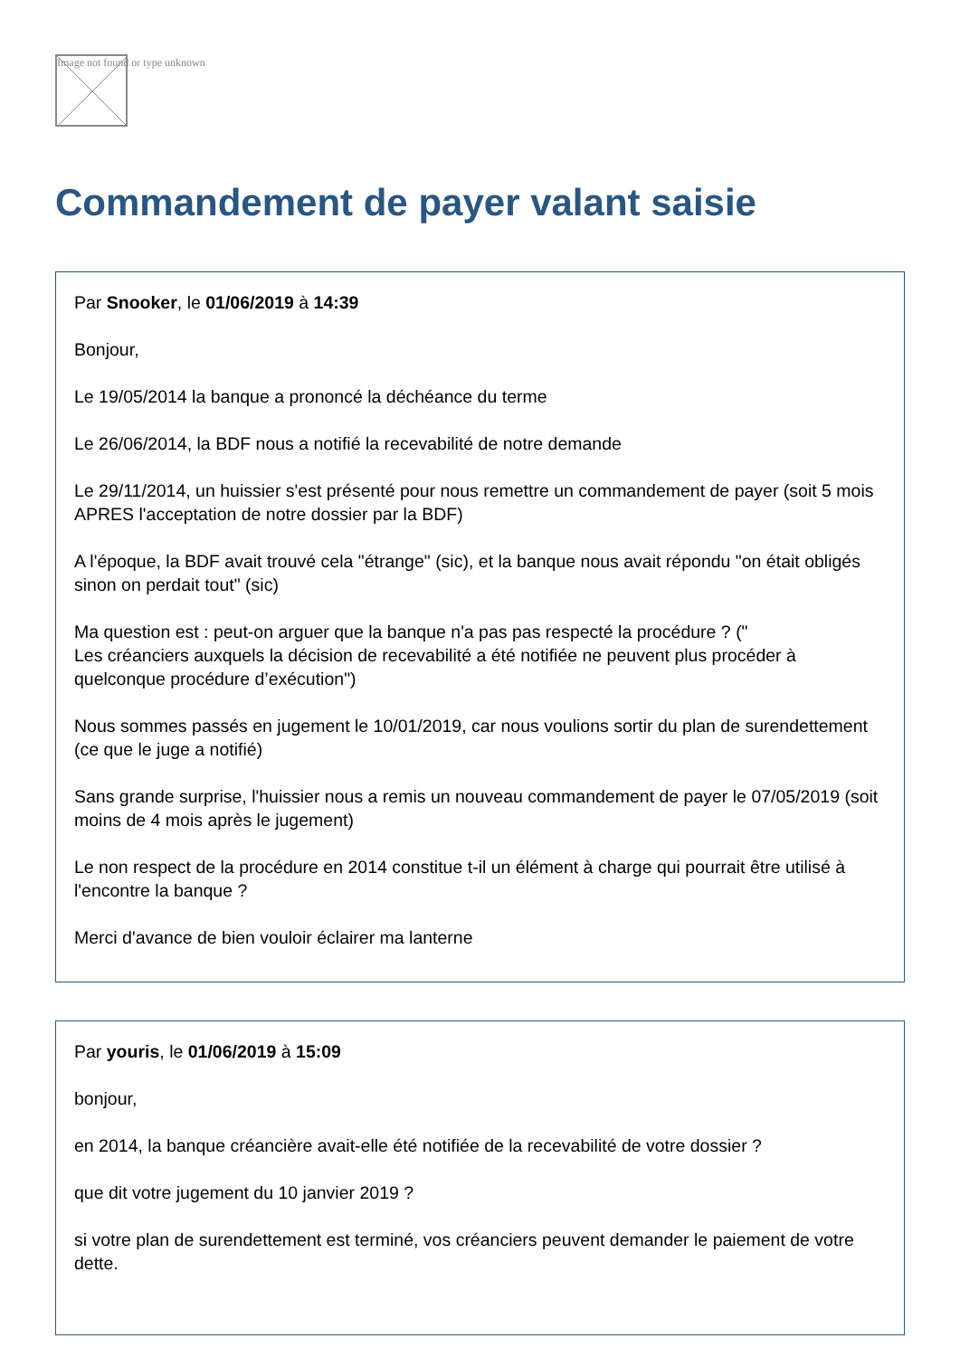Image not found or type unknown
Commandement de payer valant saisie
Par Snooker, le 01/06/2019 à 14:39
Bonjour,
Le 19/05/2014 la banque a prononcé la déchéance du terme
Le 26/06/2014, la BDF nous a notifié la recevabilité de notre demande
Le 29/11/2014, un huissier s'est présenté pour nous remettre un commandement de payer (soit 5 mois APRES l'acceptation de notre dossier par la BDF)
A l'époque, la BDF avait trouvé cela "étrange" (sic), et la banque nous avait répondu "on était obligés sinon on perdait tout" (sic)
Ma question est : peut-on arguer que la banque n'a pas pas respecté la procédure ? ("
Les créanciers auxquels la décision de recevabilité a été notifiée ne peuvent plus procéder à quelconque procédure d’exécution")
Nous sommes passés en jugement le 10/01/2019, car nous voulions sortir du plan de surendettement (ce que le juge a notifié)
Sans grande surprise, l'huissier nous a remis un nouveau commandement de payer le 07/05/2019 (soit moins de 4 mois après le jugement)
Le non respect de la procédure en 2014 constitue t-il un élément à charge qui pourrait être utilisé à l'encontre la banque ?
Merci d'avance de bien vouloir éclairer ma lanterne
Par youris, le 01/06/2019 à 15:09
bonjour,
en 2014, la banque créancière avait-elle été notifiée de la recevabilité de votre dossier ?
que dit votre jugement du 10 janvier 2019 ?
si votre plan de surendettement est terminé, vos créanciers peuvent demander le paiement de votre dette.